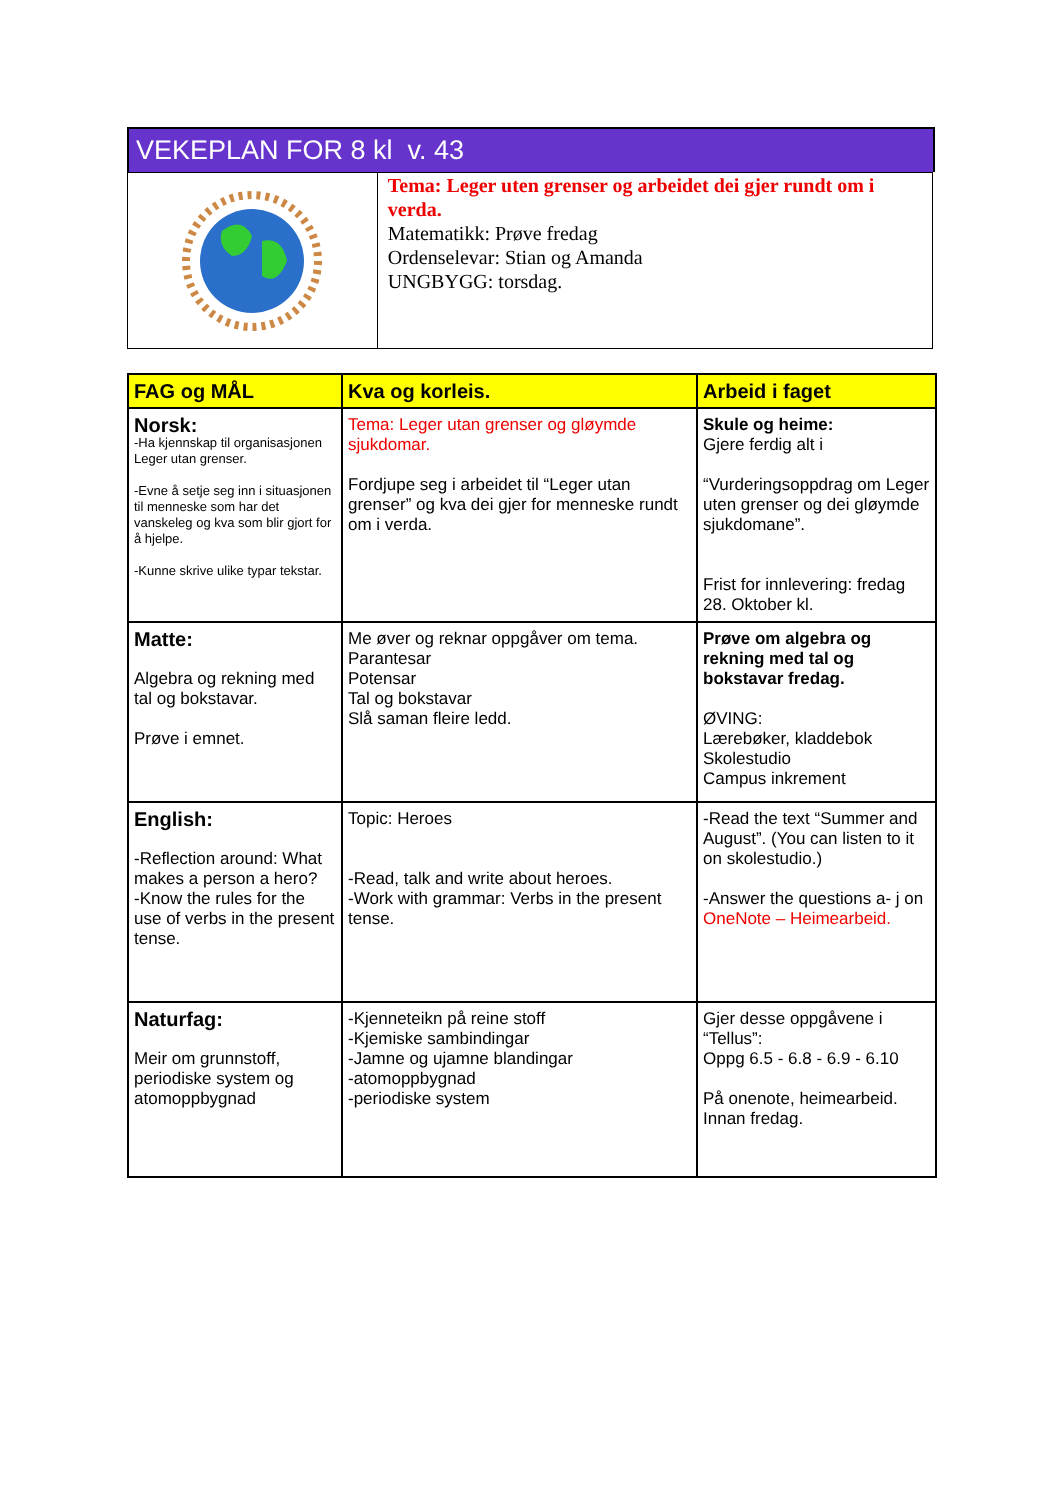VEKEPLAN FOR 8 kl v. 43
Tema: Leger uten grenser og arbeidet dei gjer rundt om i verda.
Matematikk: Prøve fredag
Ordenselevar: Stian og Amanda
UNGBYGG: torsdag.
| FAG og MÅL | Kva og korleis. | Arbeid i faget |
| --- | --- | --- |
| Norsk: -Ha kjennskap til organisasjonen Leger utan grenser. -Evne å setje seg inn i situasjonen til menneske som har det vanskeleg og kva som blir gjort for å hjelpe. -Kunne skrive ulike typar tekstar. | Tema: Leger utan grenser og gløymde sjukdomar. Fordjupe seg i arbeidet til “Leger utan grenser” og kva dei gjer for menneske rundt om i verda. | Skule og heime: Gjere ferdig alt i “Vurderingsoppdrag om Leger uten grenser og dei gløymde sjukdomane”. Frist for innlevering: fredag 28. Oktober kl. |
| Matte: Algebra og rekning med tal og bokstavar. Prøve i emnet. | Me øver og reknar oppgåver om tema. Parantesar Potensar Tal og bokstavar Slå saman fleire ledd. | Prøve om algebra og rekning med tal og bokstavar fredag. ØVING: Lærebøker, kladdebok Skolestudio Campus inkrement |
| English: -Reflection around: What makes a person a hero? -Know the rules for the use of verbs in the present tense. | Topic: Heroes -Read, talk and write about heroes. -Work with grammar: Verbs in the present tense. | -Read the text “Summer and August”. (You can listen to it on skolestudio.) -Answer the questions a- j on OneNote – Heimearbeid. |
| Naturfag: Meir om grunnstoff, periodiske system og atomoppbygnad | -Kjenneteikn på reine stoff -Kjemiske sambindingar -Jamne og ujamne blandingar -atomoppbygnad -periodiske system | Gjer desse oppgåvene i “Tellus”: Oppg 6.5 - 6.8 - 6.9 - 6.10 På onenote, heimearbeid. Innan fredag. |